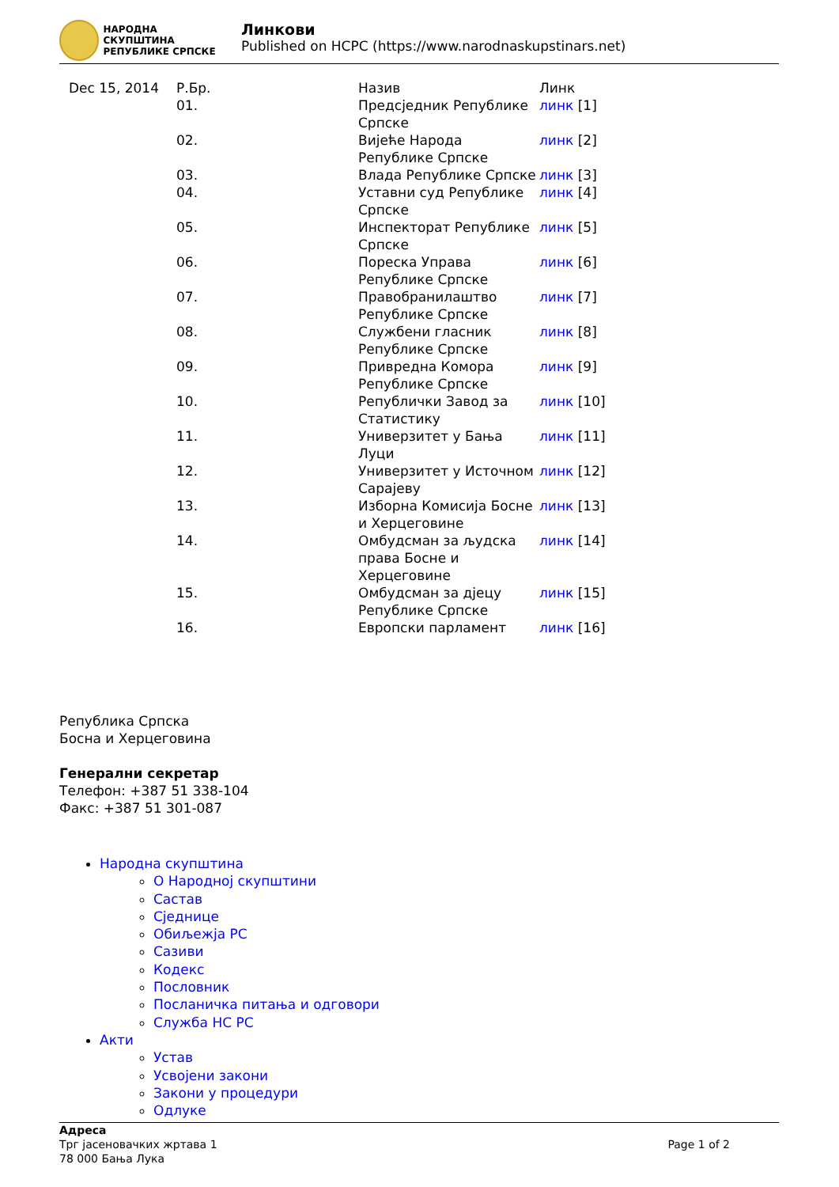НАРОДНА СКУПШТИНА
РЕПУБЛИКЕ СРПСКЕ
Линкови
Published on HCPC (https://www.narodnaskupstinars.net)
| Dec 15, 2014 | Р.Бр. | Назив | Линк |
| | 01. | Предсједник Републике Српске | линк [1] |
| | 02. | Вијеће Народа Републике Српске | линк [2] |
| | 03. | Влада Републике Српске | линк [3] |
| | 04. | Уставни суд Републике Српске | линк [4] |
| | 05. | Инспекторат Републике Српске | линк [5] |
| | 06. | Пореска Управа Републике Српске | линк [6] |
| | 07. | Правобранилаштво Републике Српске | линк [7] |
| | 08. | Службени гласник Републике Српске | линк [8] |
| | 09. | Привредна Комора Републике Српске | линк [9] |
| | 10. | Републички Завод за Статистику | линк [10] |
| | 11. | Универзитет у Бања Луци | линк [11] |
| | 12. | Универзитет у Источном Сарајеву | линк [12] |
| | 13. | Изборна Комисија Босне и Херцеговине | линк [13] |
| | 14. | Омбудсман за људска права Босне и Херцеговине | линк [14] |
| | 15. | Омбудсман за дјецу Републике Српске | линк [15] |
| | 16. | Европски парламент | линк [16] |
Република Српска
Босна и Херцеговина
Генерални секретар
Телефон: +387 51 338-104
Факс: +387 51 301-087
Народна скупштина
О Народној скупштини
Састав
Сједнице
Обиљежја РС
Сазиви
Кодекс
Пословник
Посланичка питања и одговори
Служба НС РС
Акти
Устав
Усвојени закони
Закони у процедури
Одлуке
Адреса
Трг јасеновачких жртава 1
78 000 Бања Лука
Page 1 of 2